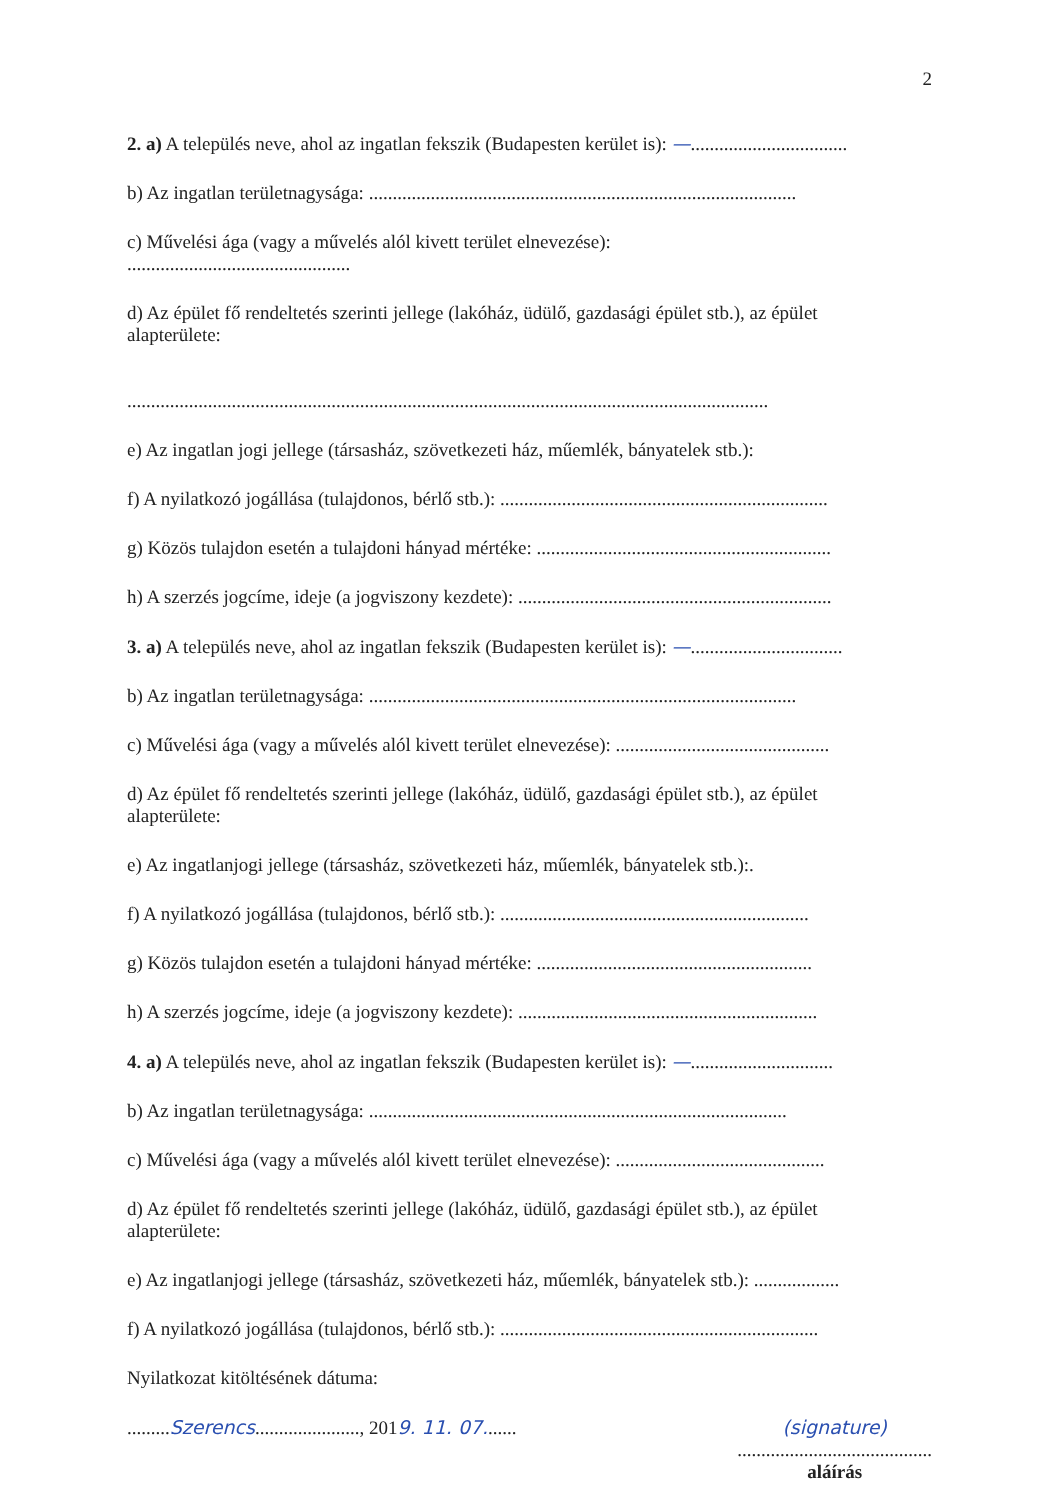2
2. a) A település neve, ahol az ingatlan fekszik (Budapesten kerület is): —.................................
b) Az ingatlan területnagysága: ..........................................................................................
c) Művelési ága (vagy a művelés alól kivett terület elnevezése):
...............................................
d) Az épület fő rendeltetés szerinti jellege (lakóház, üdülő, gazdasági épület stb.), az épület
alapterülete:
.......................................................................................................................................
e) Az ingatlan jogi jellege (társasház, szövetkezeti ház, műemlék, bányatelek stb.):
f) A nyilatkozó jogállása (tulajdonos, bérlő stb.): .....................................................................
g) Közös tulajdon esetén a tulajdoni hányad mértéke: ..............................................................
h) A szerzés jogcíme, ideje (a jogviszony kezdete): ..................................................................
3. a) A település neve, ahol az ingatlan fekszik (Budapesten kerület is): —................................
b) Az ingatlan területnagysága: ..........................................................................................
c) Művelési ága (vagy a művelés alól kivett terület elnevezése): .............................................
d) Az épület fő rendeltetés szerinti jellege (lakóház, üdülő, gazdasági épület stb.), az épület
alapterülete:
e) Az ingatlanjogi jellege (társasház, szövetkezeti ház, műemlék, bányatelek stb.):.
f) A nyilatkozó jogállása (tulajdonos, bérlő stb.): .................................................................
g) Közös tulajdon esetén a tulajdoni hányad mértéke: ..........................................................
h) A szerzés jogcíme, ideje (a jogviszony kezdete): ...............................................................
4. a) A település neve, ahol az ingatlan fekszik (Budapesten kerület is): —..............................
b) Az ingatlan területnagysága: ........................................................................................
c) Művelési ága (vagy a művelés alól kivett terület elnevezése): ............................................
d) Az épület fő rendeltetés szerinti jellege (lakóház, üdülő, gazdasági épület stb.), az épület
alapterülete:
e) Az ingatlanjogi jellege (társasház, szövetkezeti ház, műemlék, bányatelek stb.): ..................
f) A nyilatkozó jogállása (tulajdonos, bérlő stb.): ...................................................................
Nyilatkozat kitöltésének dátuma:
.........Szerencs......................, 2019. 11. 07.......
(signature)
.........................................
aláírás